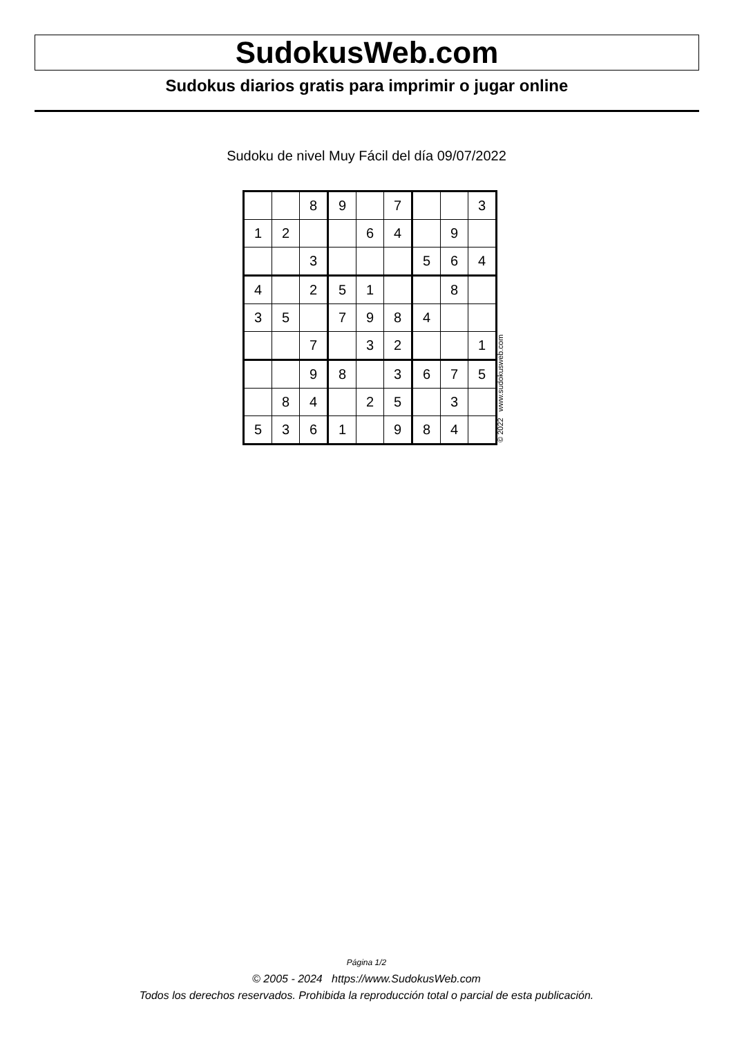SudokusWeb.com
Sudokus diarios gratis para imprimir o jugar online
Sudoku de nivel Muy Fácil del día 09/07/2022
| | | 8 | 9 | | 7 | | | 3 |
| 1 | 2 | | | 6 | 4 | | 9 | |
| | | 3 | | | | 5 | 6 | 4 |
| 4 | | 2 | 5 | 1 | | | 8 | |
| 3 | 5 | | 7 | 9 | 8 | 4 | | |
| | | 7 | | 3 | 2 | | | 1 |
| | | 9 | 8 | | 3 | 6 | 7 | 5 |
| | 8 | 4 | | 2 | 5 | | 3 | |
| 5 | 3 | 6 | 1 | | 9 | 8 | 4 | |
© 2022 www.sudokusweb.com
Página 1/2
© 2005 - 2024 https://www.SudokusWeb.com
Todos los derechos reservados. Prohibida la reproducción total o parcial de esta publicación.